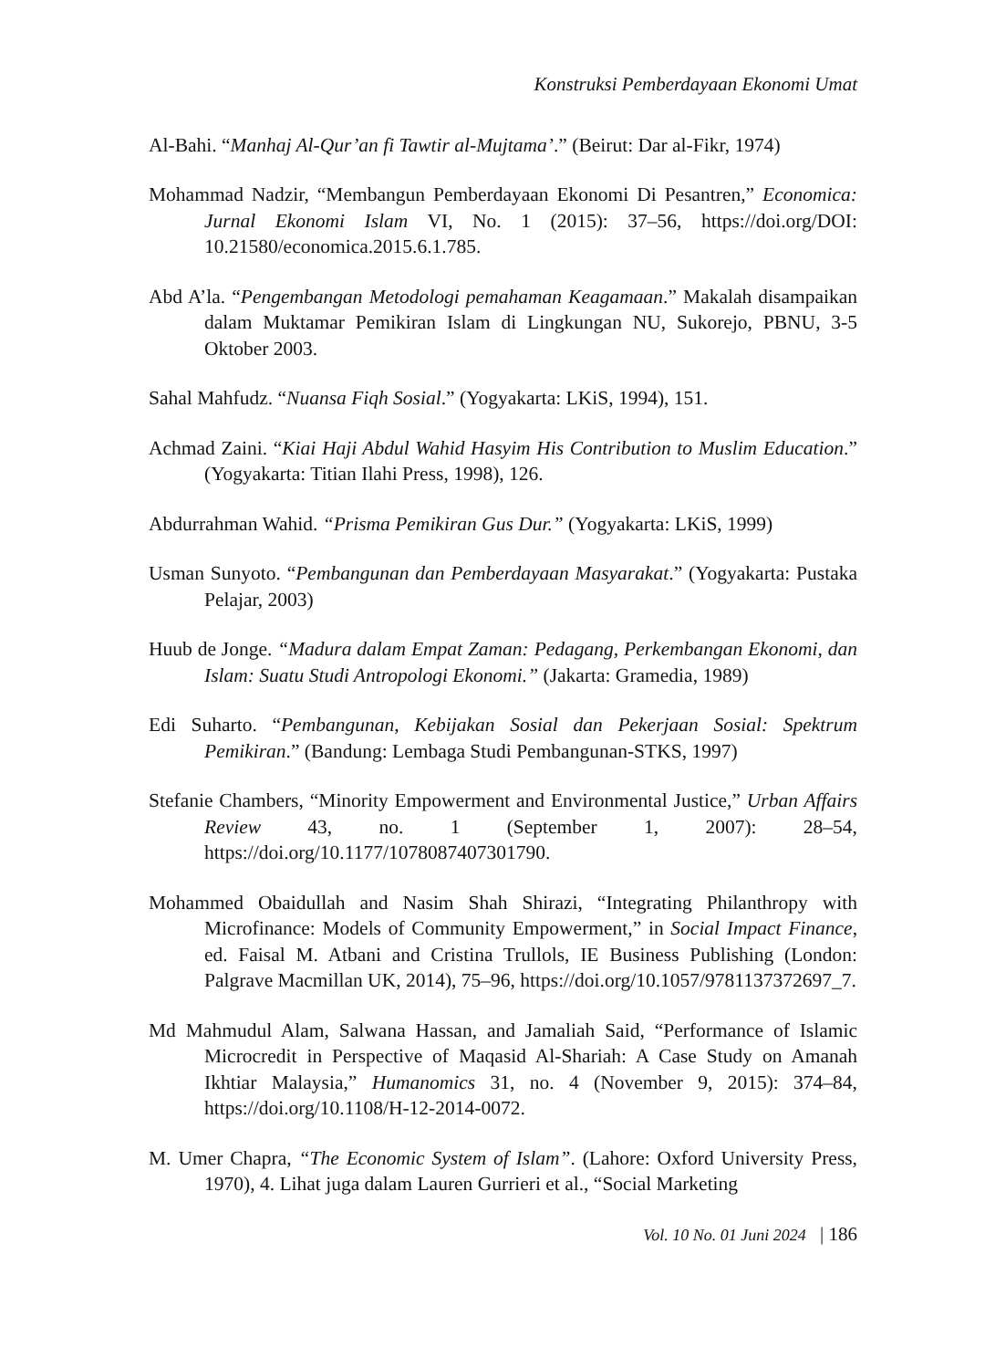Konstruksi Pemberdayaan Ekonomi Umat
Al-Bahi. “Manhaj Al-Qur’an fi Tawtir al-Mujtama’.” (Beirut: Dar al-Fikr, 1974)
Mohammad Nadzir, “Membangun Pemberdayaan Ekonomi Di Pesantren,” Economica: Jurnal Ekonomi Islam VI, No. 1 (2015): 37–56, https://doi.org/DOI: 10.21580/economica.2015.6.1.785.
Abd A’la. “Pengembangan Metodologi pemahaman Keagamaan.” Makalah disampaikan dalam Muktamar Pemikiran Islam di Lingkungan NU, Sukorejo, PBNU, 3-5 Oktober 2003.
Sahal Mahfudz. “Nuansa Fiqh Sosial.” (Yogyakarta: LKiS, 1994), 151.
Achmad Zaini. “Kiai Haji Abdul Wahid Hasyim His Contribution to Muslim Education.” (Yogyakarta: Titian Ilahi Press, 1998), 126.
Abdurrahman Wahid. “Prisma Pemikiran Gus Dur.” (Yogyakarta: LKiS, 1999)
Usman Sunyoto. “Pembangunan dan Pemberdayaan Masyarakat.” (Yogyakarta: Pustaka Pelajar, 2003)
Huub de Jonge. “Madura dalam Empat Zaman: Pedagang, Perkembangan Ekonomi, dan Islam: Suatu Studi Antropologi Ekonomi.” (Jakarta: Gramedia, 1989)
Edi Suharto. “Pembangunan, Kebijakan Sosial dan Pekerjaan Sosial: Spektrum Pemikiran.” (Bandung: Lembaga Studi Pembangunan-STKS, 1997)
Stefanie Chambers, “Minority Empowerment and Environmental Justice,” Urban Affairs Review 43, no. 1 (September 1, 2007): 28–54, https://doi.org/10.1177/1078087407301790.
Mohammed Obaidullah and Nasim Shah Shirazi, “Integrating Philanthropy with Microfinance: Models of Community Empowerment,” in Social Impact Finance, ed. Faisal M. Atbani and Cristina Trullols, IE Business Publishing (London: Palgrave Macmillan UK, 2014), 75–96, https://doi.org/10.1057/9781137372697_7.
Md Mahmudul Alam, Salwana Hassan, and Jamaliah Said, “Performance of Islamic Microcredit in Perspective of Maqasid Al-Shariah: A Case Study on Amanah Ikhtiar Malaysia,” Humanomics 31, no. 4 (November 9, 2015): 374–84, https://doi.org/10.1108/H-12-2014-0072.
M. Umer Chapra, “The Economic System of Islam”. (Lahore: Oxford University Press, 1970), 4. Lihat juga dalam Lauren Gurrieri et al., “Social Marketing
Vol. 10 No. 01 Juni 2024 | 186